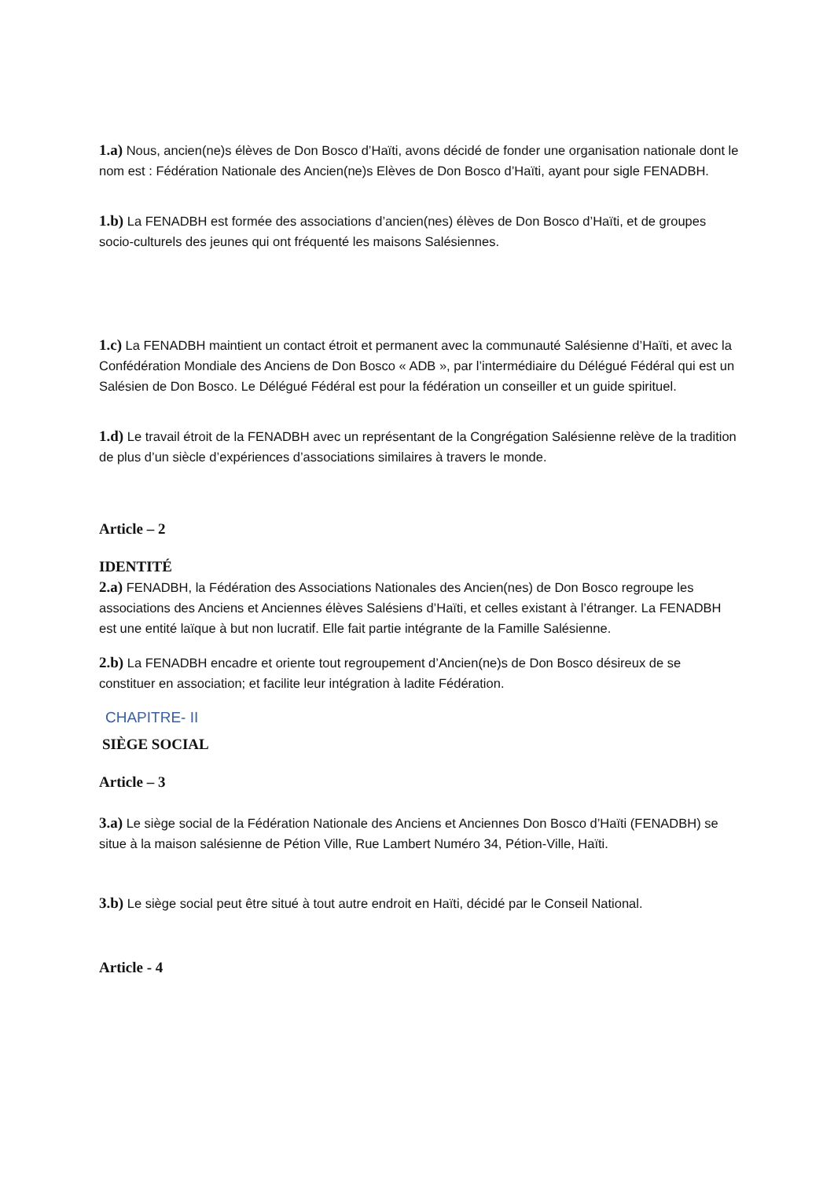1.a) Nous, ancien(ne)s élèves de Don Bosco d’Haïti, avons décidé de fonder une organisation nationale dont le nom est : Fédération Nationale des Ancien(ne)s Elèves de Don Bosco d’Haïti, ayant pour sigle FENADBH.
1.b) La FENADBH est formée des associations d’ancien(nes) élèves de Don Bosco d’Haïti, et de groupes socio-culturels des jeunes qui ont fréquenté les maisons Salésiennes.
1.c) La FENADBH maintient un contact étroit et permanent avec la communauté Salésienne d’Haïti, et avec la Confédération Mondiale des Anciens de Don Bosco « ADB », par l’intermédiaire du Délégué Fédéral qui est un Salésien de Don Bosco. Le Délégué Fédéral est pour la fédération un conseiller et un guide spirituel.
1.d) Le travail étroit de la FENADBH avec un représentant de la Congrégation Salésienne relève de la tradition de plus d’un siècle d’expériences d’associations similaires à travers le monde.
Article – 2
IDENTITÉ
2.a) FENADBH, la Fédération des Associations Nationales des Ancien(nes) de Don Bosco regroupe les associations des Anciens et Anciennes élèves Salésiens d’Haïti, et celles existant à l’étranger. La FENADBH est une entité laïque à but non lucratif. Elle fait partie intégrante de la Famille Salésienne.
2.b) La FENADBH encadre et oriente tout regroupement d’Ancien(ne)s de Don Bosco désireux de se constituer en association; et facilite leur intégration à ladite Fédération.
CHAPITRE- II
SIÈGE SOCIAL
Article – 3
3.a) Le siège social de la Fédération Nationale des Anciens et Anciennes Don Bosco d’Haïti (FENADBH) se situe à la maison salésienne de Pétion Ville, Rue Lambert Numéro 34, Pétion-Ville, Haïti.
3.b) Le siège social peut être situé à tout autre endroit en Haïti, décidé par le Conseil National.
Article - 4